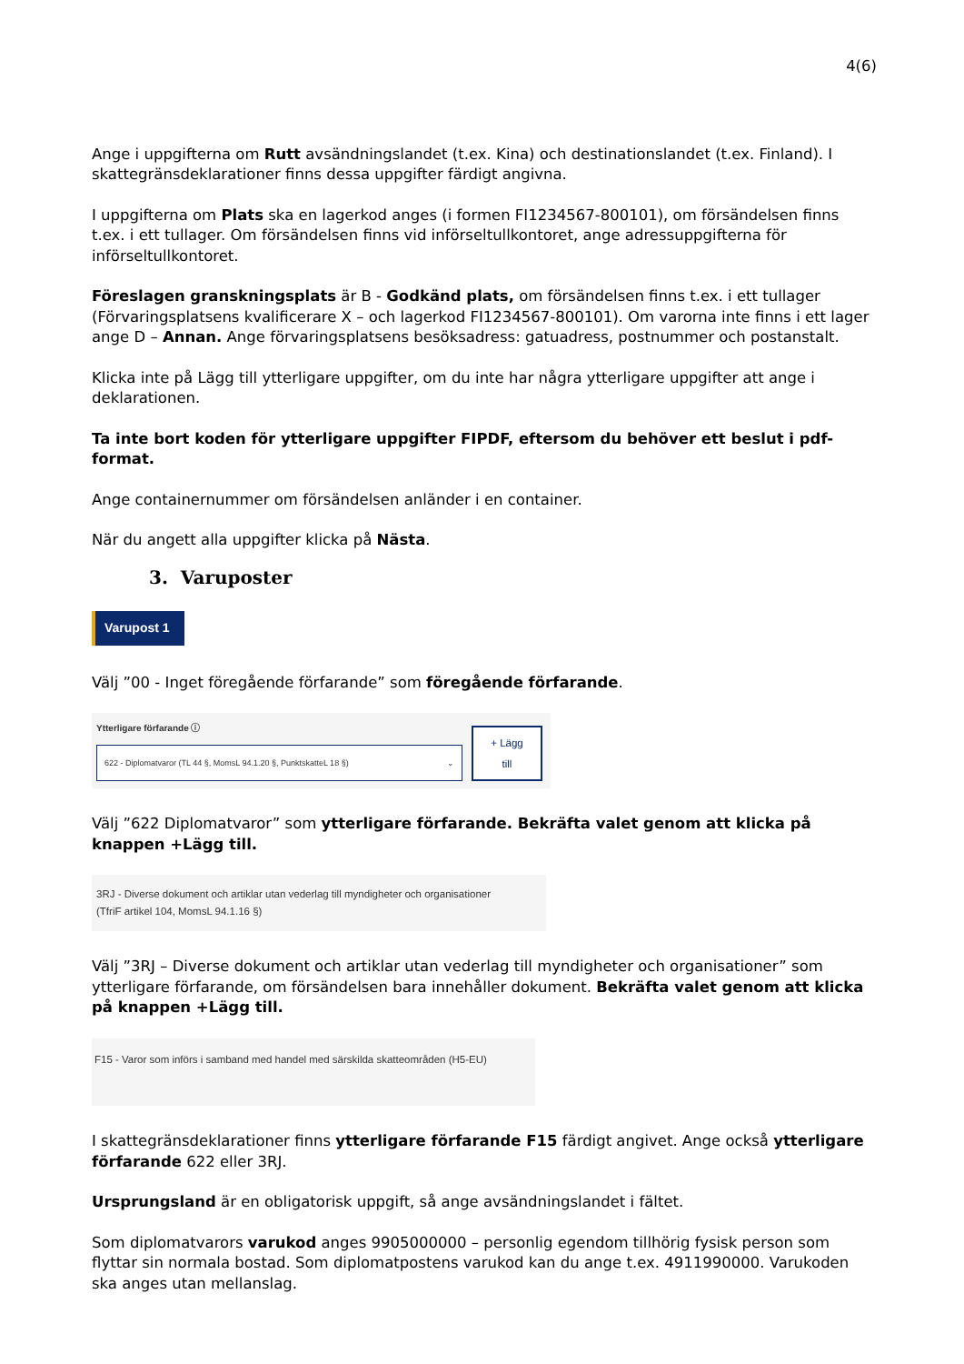4(6)
Ange i uppgifterna om Rutt avsändningslandet (t.ex. Kina) och destinationslandet (t.ex. Finland). I skattegränsdeklarationer finns dessa uppgifter färdigt angivna.
I uppgifterna om Plats ska en lagerkod anges (i formen FI1234567-800101), om försändelsen finns t.ex. i ett tullager. Om försändelsen finns vid införseltullkontoret, ange adressuppgifterna för införseltullkontoret.
Föreslagen granskningsplats är B - Godkänd plats, om försändelsen finns t.ex. i ett tullager (Förvaringsplatsens kvalificerare X – och lagerkod FI1234567-800101). Om varorna inte finns i ett lager ange D – Annan. Ange förvaringsplatsens besöksadress: gatuadress, postnummer och postanstalt.
Klicka inte på Lägg till ytterligare uppgifter, om du inte har några ytterligare uppgifter att ange i deklarationen.
Ta inte bort koden för ytterligare uppgifter FIPDF, eftersom du behöver ett beslut i pdf-format.
Ange containernummer om försändelsen anländer i en container.
När du angett alla uppgifter klicka på Nästa.
3. Varuposter
Varupost 1
Välj ”00 - Inget föregående förfarande” som föregående förfarande.
Ytterligare förfarande ⓘ
622 - Diplomatvaror (TL 44 §, MomsL 94.1.20 §, PunktskatteL 18 §) ⌄
+ Lägg
till
Välj ”622 Diplomatvaror” som ytterligare förfarande. Bekräfta valet genom att klicka på knappen +Lägg till.
3RJ - Diverse dokument och artiklar utan vederlag till myndigheter och organisationer
(TfriF artikel 104, MomsL 94.1.16 §)
Välj ”3RJ – Diverse dokument och artiklar utan vederlag till myndigheter och organisationer” som ytterligare förfarande, om försändelsen bara innehåller dokument. Bekräfta valet genom att klicka på knappen +Lägg till.
F15 - Varor som införs i samband med handel med särskilda skatteområden (H5-EU)
I skattegränsdeklarationer finns ytterligare förfarande F15 färdigt angivet. Ange också ytterligare förfarande 622 eller 3RJ.
Ursprungsland är en obligatorisk uppgift, så ange avsändningslandet i fältet.
Som diplomatvarors varukod anges 9905000000 – personlig egendom tillhörig fysisk person som flyttar sin normala bostad. Som diplomatpostens varukod kan du ange t.ex. 4911990000. Varukoden ska anges utan mellanslag.